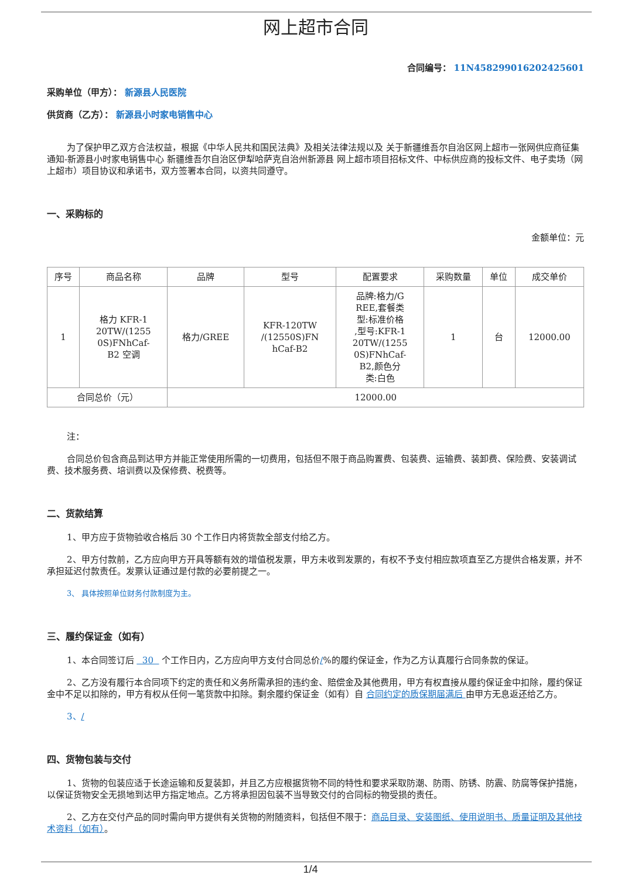网上超市合同
合同编号： 11N458299016202425601
采购单位（甲方）： 新源县人民医院
供货商（乙方）： 新源县小时家电销售中心
为了保护甲乙双方合法权益，根据《中华人民共和国民法典》及相关法律法规以及 关于新疆维吾尔自治区网上超市一张网供应商征集通知-新源县小时家电销售中心 新疆维吾尔自治区伊犁哈萨克自治州新源县 网上超市项目招标文件、中标供应商的投标文件、电子卖场（网上超市）项目协议和承诺书，双方签署本合同，以资共同遵守。
一、采购标的
金额单位：元
| 序号 | 商品名称 | 品牌 | 型号 | 配置要求 | 采购数量 | 单位 | 成交单价 |
| --- | --- | --- | --- | --- | --- | --- | --- |
| 1 | 格力 KFR-1 20TW/(1255 0S)FNhCaf- B2 空调 | 格力/GREE | KFR-120TW /(12550S)FN hCaf-B2 | 品牌:格力/G REE,套餐类 型:标准价格 ,型号:KFR-1 20TW/(1255 0S)FNhCaf- B2,颜色分 类:白色 | 1 | 台 | 12000.00 |
| 合同总价（元） | | 12000.00 | | | | | |
注：
合同总价包含商品到达甲方并能正常使用所需的一切费用，包括但不限于商品购置费、包装费、运输费、装卸费、保险费、安装调试费、技术服务费、培训费以及保修费、税费等。
二、货款结算
1、甲方应于货物验收合格后 30 个工作日内将货款全部支付给乙方。
2、甲方付款前，乙方应向甲方开具等额有效的增值税发票，甲方未收到发票的，有权不予支付相应款项直至乙方提供合格发票，并不承担延迟付款责任。发票认证通过是付款的必要前提之一。
3、 具体按照单位财务付款制度为主。
三、履约保证金（如有）
1、本合同签订后 30 个工作日内，乙方应向甲方支付合同总价/%的履约保证金，作为乙方认真履行合同条款的保证。
2、乙方没有履行本合同项下约定的责任和义务所需承担的违约金、赔偿金及其他费用，甲方有权直接从履约保证金中扣除，履约保证金中不足以扣除的，甲方有权从任何一笔货款中扣除。剩余履约保证金（如有）自 合同约定的质保期届满后 由甲方无息返还给乙方。
3、/
四、货物包装与交付
1、货物的包装应适于长途运输和反复装卸，并且乙方应根据货物不同的特性和要求采取防潮、防雨、防锈、防震、防腐等保护措施，以保证货物安全无损地到达甲方指定地点。乙方将承担因包装不当导致交付的合同标的物受损的责任。
2、乙方在交付产品的同时需向甲方提供有关货物的附随资料，包括但不限于：商品目录、安装图纸、使用说明书、质量证明及其他技术资料（如有）。
1/4